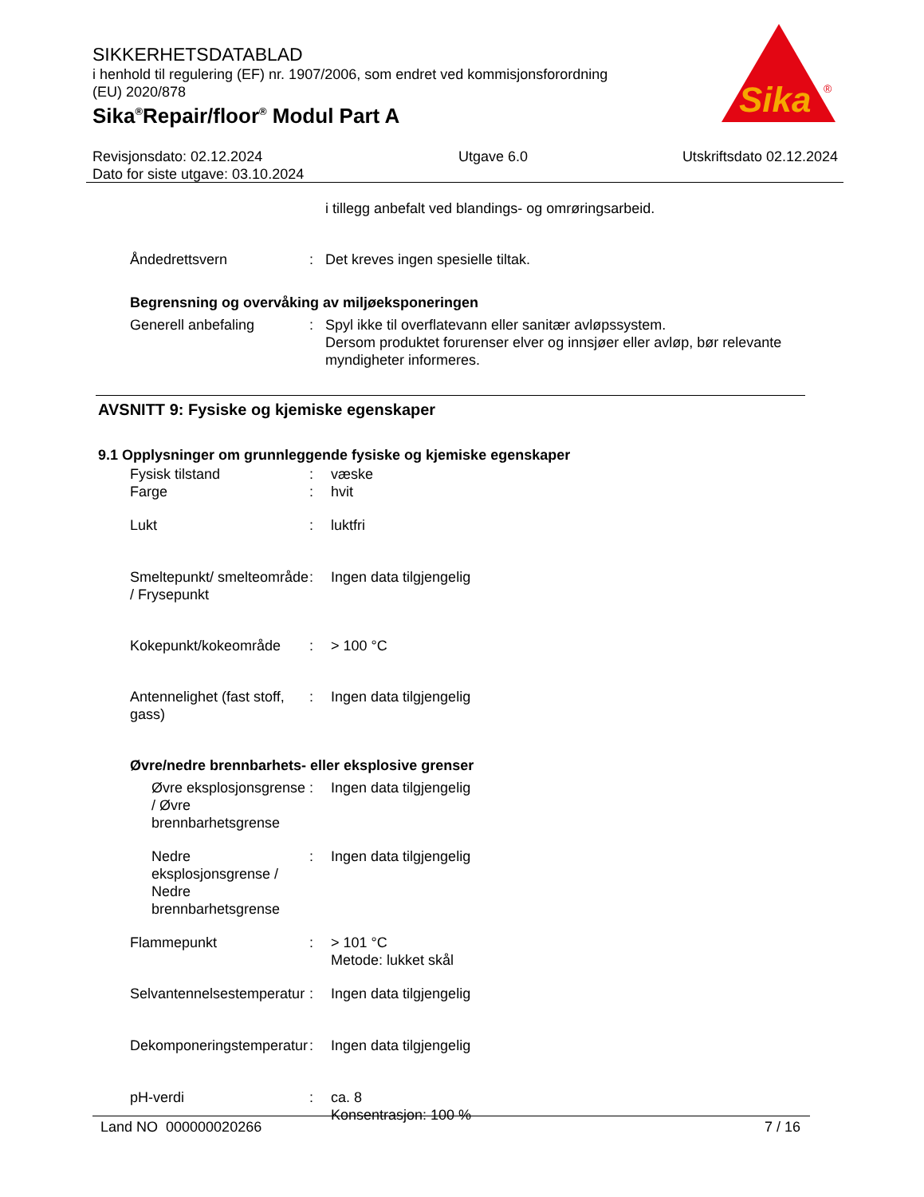SIKKERHETSDATABLAD
i henhold til regulering (EF) nr. 1907/2006, som endret ved kommisjonsforordning
(EU) 2020/878
Sika<sup>®</sup>Repair/floor<sup>®</sup> Modul Part A
Sika
®
Revisjonsdato: 02.12.2024
Dato for siste utgave: 03.10.2024
Utgave 6.0 Utskriftsdato 02.12.2024
i tillegg anbefalt ved blandings- og omrøringsarbeid.
Åndedrettsvern : Det kreves ingen spesielle tiltak.
Begrensning og overvåking av miljøeksponeringen
Generell anbefaling : Spyl ikke til overflatevann eller sanitær avløpssystem.
Dersom produktet forurenser elver og innsjøer eller avløp, bør relevante myndigheter informeres.
AVSNITT 9: Fysiske og kjemiske egenskaper
9.1 Opplysninger om grunnleggende fysiske og kjemiske egenskaper
Fysisk tilstand : væske
Farge : hvit
Lukt : luktfri
Smeltepunkt/ smelteområde / Frysepunkt
: Ingen data tilgjengelig
Kokepunkt/kokeområde : > 100 °C
Antennelighet (fast stoff, gass)
: Ingen data tilgjengelig
Øvre/nedre brennbarhets- eller eksplosive grenser
Øvre eksplosjonsgrense / Øvre brennbarhetsgrense
: Ingen data tilgjengelig
Nedre eksplosjonsgrense / Nedre brennbarhetsgrense
: Ingen data tilgjengelig
Flammepunkt : > 101 °C
Metode: lukket skål
Selvantennelsestemperatur
: Ingen data tilgjengelig
Dekomponeringstemperatur : Ingen data tilgjengelig
pH-verdi : ca. 8
Konsentrasjon: 100 %
Land NO 000000020266 7 / 16